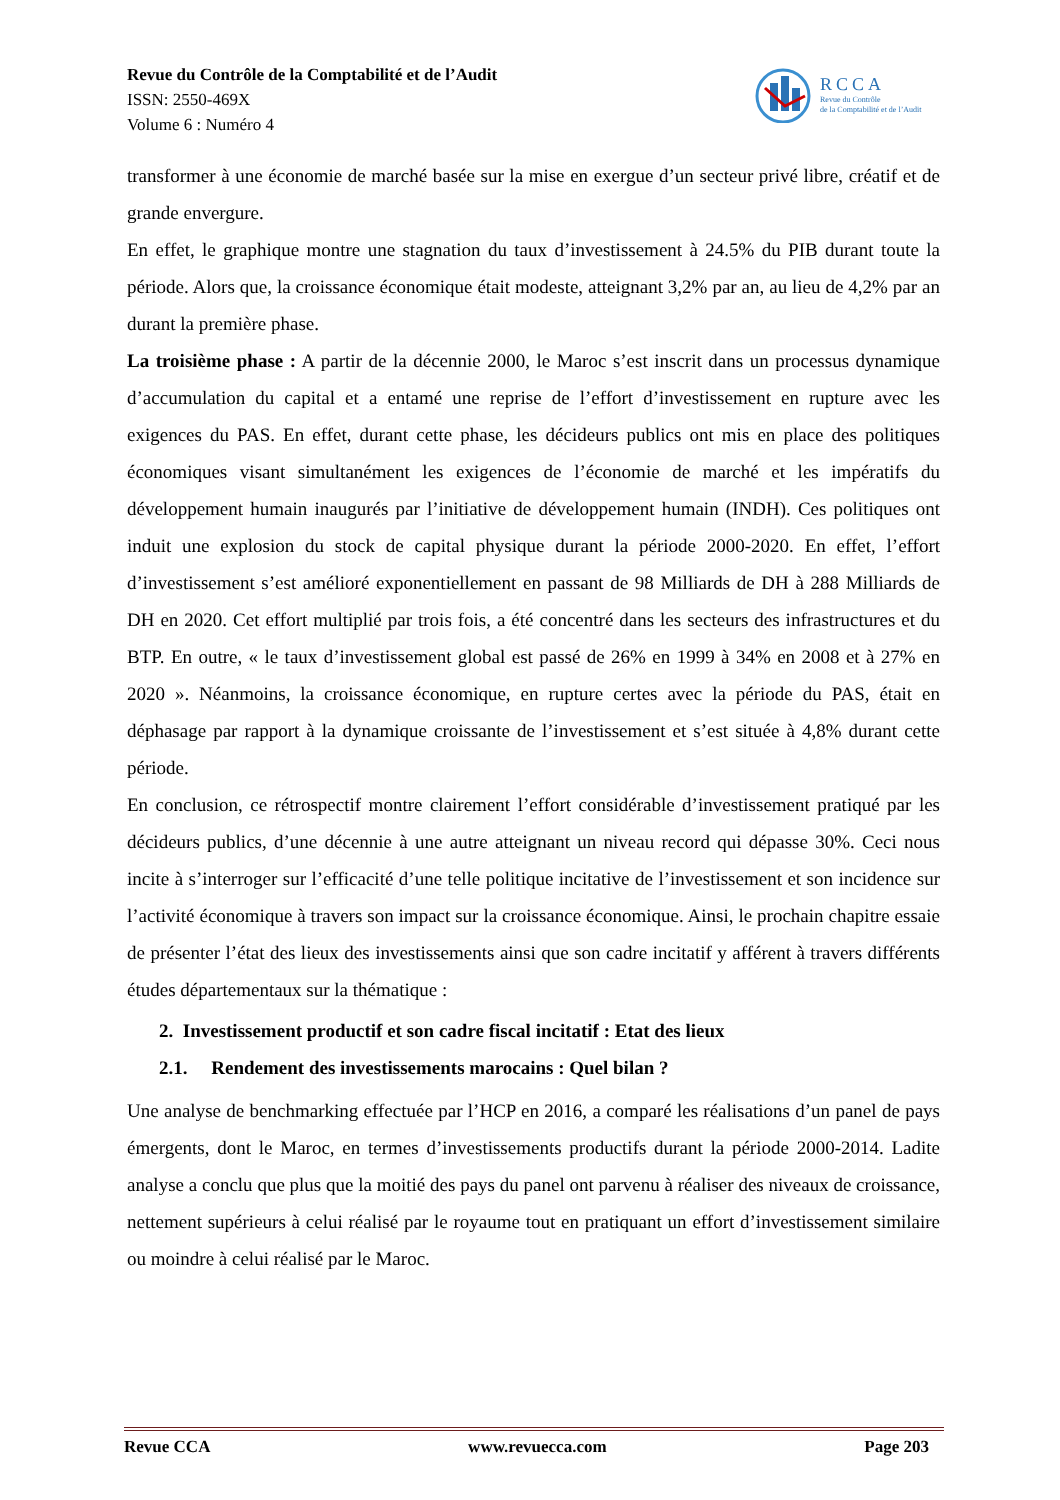Revue du Contrôle de la Comptabilité et de l’Audit
ISSN: 2550-469X
Volume 6 : Numéro 4
RCCA
Revue du Contrôle
de la Comptabilité et de l’Audit
transformer à une économie de marché basée sur la mise en exergue d’un secteur privé libre, créatif et de grande envergure.
En effet, le graphique montre une stagnation du taux d’investissement à 24.5% du PIB durant toute la période. Alors que, la croissance économique était modeste, atteignant 3,2% par an, au lieu de 4,2% par an durant la première phase.
La troisième phase : A partir de la décennie 2000, le Maroc s’est inscrit dans un processus dynamique d’accumulation du capital et a entamé une reprise de l’effort d’investissement en rupture avec les exigences du PAS. En effet, durant cette phase, les décideurs publics ont mis en place des politiques économiques visant simultanément les exigences de l’économie de marché et les impératifs du développement humain inaugurés par l’initiative de développement humain (INDH). Ces politiques ont induit une explosion du stock de capital physique durant la période 2000-2020. En effet, l’effort d’investissement s’est amélioré exponentiellement en passant de 98 Milliards de DH à 288 Milliards de DH en 2020. Cet effort multiplié par trois fois, a été concentré dans les secteurs des infrastructures et du BTP. En outre, « le taux d’investissement global est passé de 26% en 1999 à 34% en 2008 et à 27% en 2020 ». Néanmoins, la croissance économique, en rupture certes avec la période du PAS, était en déphasage par rapport à la dynamique croissante de l’investissement et s’est située à 4,8% durant cette période.
En conclusion, ce rétrospectif montre clairement l’effort considérable d’investissement pratiqué par les décideurs publics, d’une décennie à une autre atteignant un niveau record qui dépasse 30%. Ceci nous incite à s’interroger sur l’efficacité d’une telle politique incitative de l’investissement et son incidence sur l’activité économique à travers son impact sur la croissance économique. Ainsi, le prochain chapitre essaie de présenter l’état des lieux des investissements ainsi que son cadre incitatif y afférent à travers différents études départementaux sur la thématique :
2. Investissement productif et son cadre fiscal incitatif : Etat des lieux
2.1. Rendement des investissements marocains : Quel bilan ?
Une analyse de benchmarking effectuée par l’HCP en 2016, a comparé les réalisations d’un panel de pays émergents, dont le Maroc, en termes d’investissements productifs durant la période 2000-2014. Ladite analyse a conclu que plus que la moitié des pays du panel ont parvenu à réaliser des niveaux de croissance, nettement supérieurs à celui réalisé par le royaume tout en pratiquant un effort d’investissement similaire ou moindre à celui réalisé par le Maroc.
Revue CCA www.revuecca.com Page 203